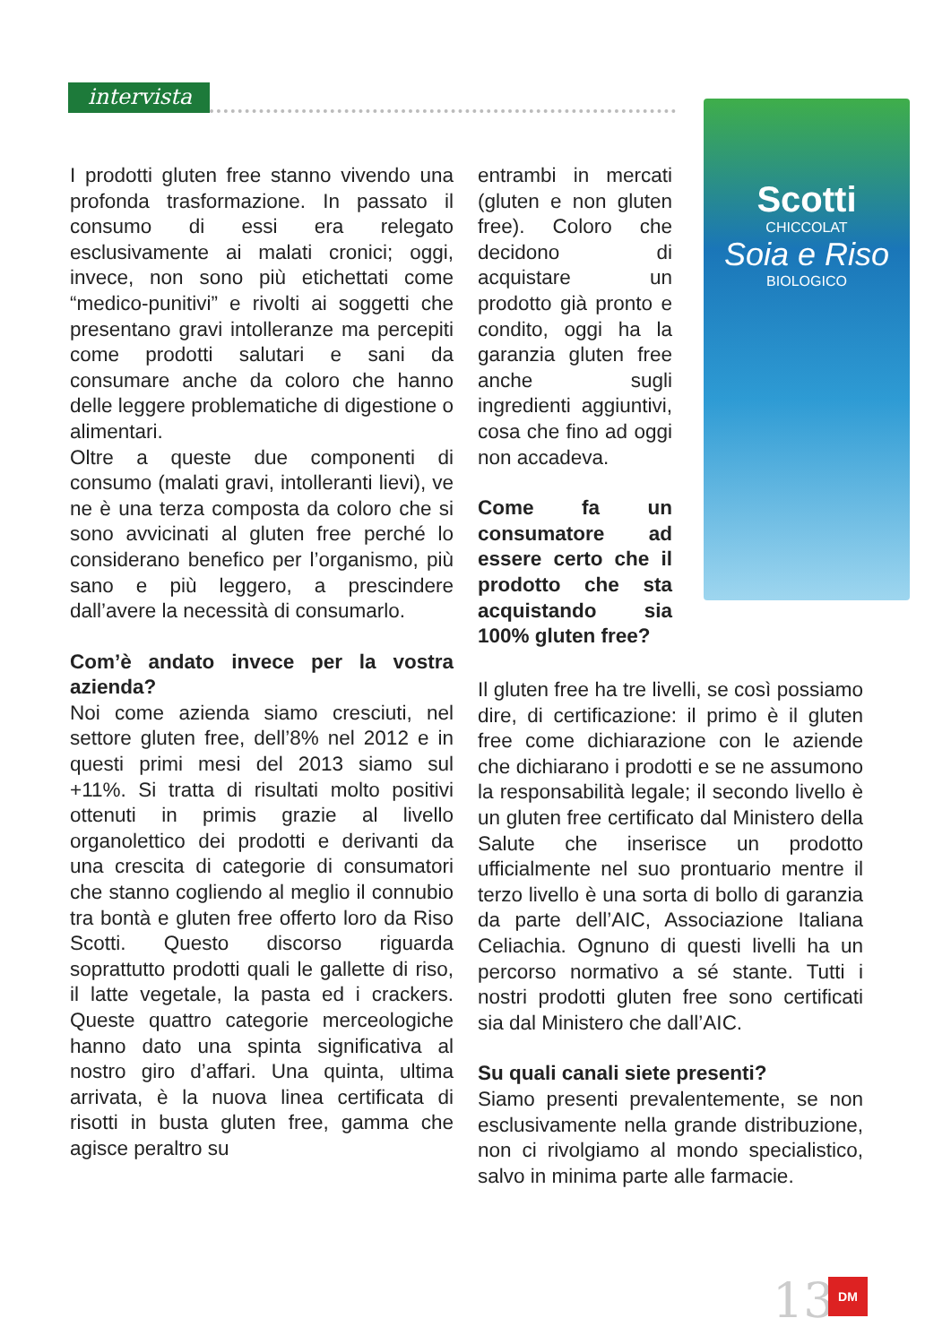intervista
I prodotti gluten free stanno vivendo una profonda trasformazione. In passato il consumo di essi era relegato esclusivamente ai malati cronici; oggi, invece, non sono più etichettati come “medico-punitivi” e rivolti ai soggetti che presentano gravi intolleranze ma percepiti come prodotti salutari e sani da consumare anche da coloro che hanno delle leggere problematiche di digestione o alimentari.
Oltre a queste due componenti di consumo (malati gravi, intolleranti lievi), ve ne è una terza composta da coloro che si sono avvicinati al gluten free perché lo considerano benefico per l’organismo, più sano e più leggero, a prescindere dall’avere la necessità di consumarlo.
Com’è andato invece per la vostra azienda?
Noi come azienda siamo cresciuti, nel settore gluten free, dell’8% nel 2012 e in questi primi mesi del 2013 siamo sul +11%. Si tratta di risultati molto positivi ottenuti in primis grazie al livello organolettico dei prodotti e derivanti da una crescita di categorie di consumatori che stanno cogliendo al meglio il connubio tra bontà e gluten free offerto loro da Riso Scotti. Questo discorso riguarda soprattutto prodotti quali le gallette di riso, il latte vegetale, la pasta ed i crackers. Queste quattro categorie merceologiche hanno dato una spinta significativa al nostro giro d’affari. Una quinta, ultima arrivata, è la nuova linea certificata di risotti in busta gluten free, gamma che agisce peraltro su
entrambi in mercati (gluten e non gluten free). Coloro che decidono di acquistare un prodotto già pronto e condito, oggi ha la garanzia gluten free anche sugli ingredienti aggiuntivi, cosa che fino ad oggi non accadeva.
Come fa un consumatore ad essere certo che il prodotto che sta acquistando sia 100% gluten free?
Il gluten free ha tre livelli, se così possiamo dire, di certificazione: il primo è il gluten free come dichiarazione con le aziende che dichiarano i prodotti e se ne assumono la responsabilità legale; il secondo livello è un gluten free certificato dal Ministero della Salute che inserisce un prodotto ufficialmente nel suo prontuario mentre il terzo livello è una sorta di bollo di garanzia da parte dell’AIC, Associazione Italiana Celiachia. Ognuno di questi livelli ha un percorso normativo a sé stante. Tutti i nostri prodotti gluten free sono certificati sia dal Ministero che dall’AIC.
Su quali canali siete presenti?
Siamo presenti prevalentemente, se non esclusivamente nella grande distribuzione, non ci rivolgiamo al mondo specialistico, salvo in minima parte alle farmacie.
Scotti
CHICCOLAT
Soia e Riso
BIOLOGICO
13 DM